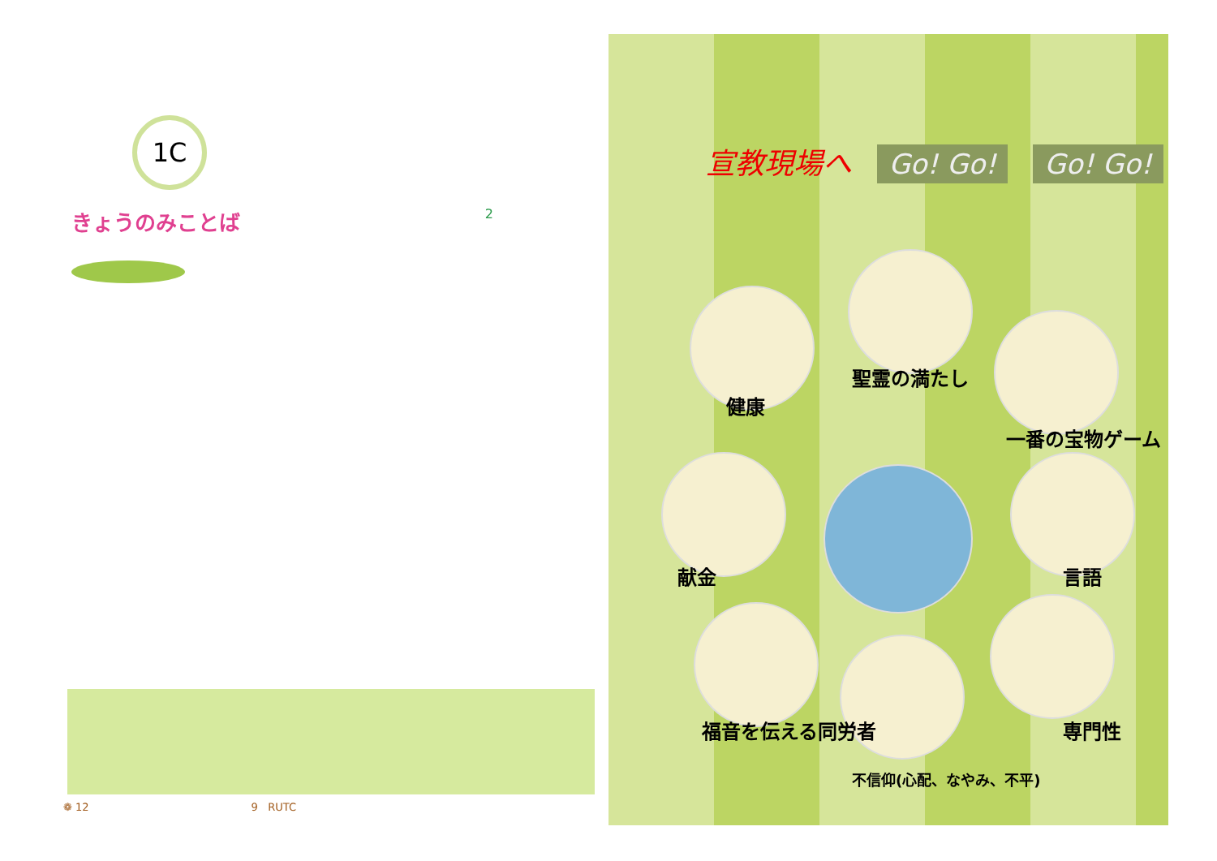1C
きょうのみことば 2
❁ 12 9 RUTC
宣教現場へ Go! Go! Go! Go!
健康
聖霊の満たし
一番の宝物ゲーム
献金 言語
福音を伝える同労者
不信仰(心配、なやみ、不平)
専門性